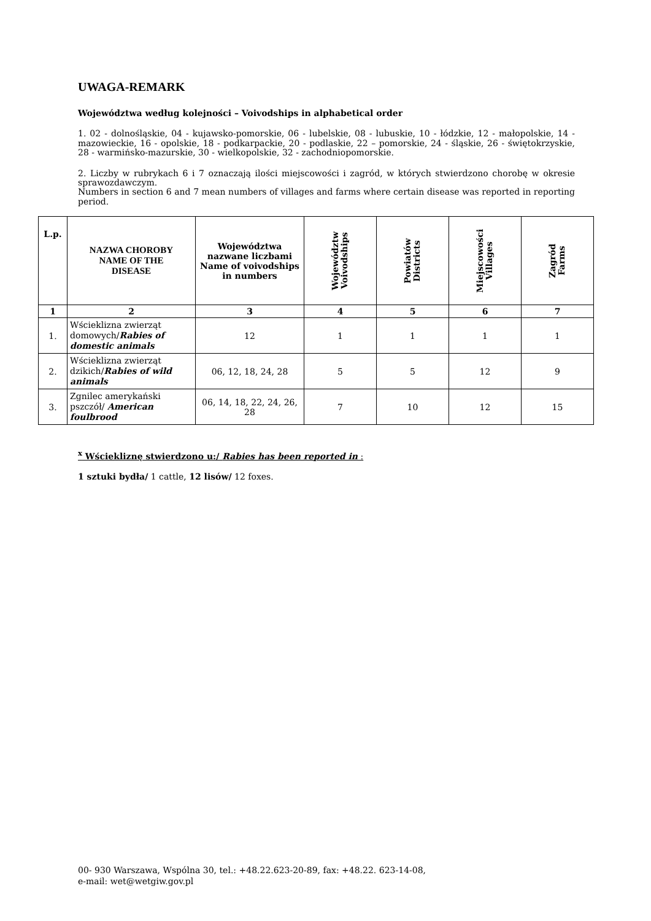UWAGA-REMARK
Województwa według kolejności – Voivodships in alphabetical order
1. 02 - dolnośląskie, 04 - kujawsko-pomorskie, 06 - lubelskie, 08 - lubuskie, 10 - łódzkie, 12 - małopolskie, 14 - mazowieckie, 16 - opolskie, 18 - podkarpackie, 20 - podlaskie, 22 – pomorskie, 24 - śląskie, 26 - świętokrzyskie, 28 - warmińsko-mazurskie, 30 - wielkopolskie, 32 - zachodniopomorskie.
2. Liczby w rubrykach 6 i 7 oznaczają ilości miejscowości i zagród, w których stwierdzono chorobę w okresie sprawozdawczym.
Numbers in section 6 and 7 mean numbers of villages and farms where certain disease was reported in reporting period.
| L.p. | NAZWA CHOROBY NAME OF THE DISEASE | Województwa nazwane liczbami Name of voivodships in numbers | Województw Voivodships | Powiatów Districts | Miejscowości Villages | Zagród Farms |
| --- | --- | --- | --- | --- | --- | --- |
| 1 | 2 | 3 | 4 | 5 | 6 | 7 |
| 1. | Wścieklizna zwierząt domowych/ Rabies of domestic animals | 12 | 1 | 1 | 1 | 1 |
| 2. | Wścieklizna zwierząt dzikich/ Rabies of wild animals | 06, 12, 18, 24, 28 | 5 | 5 | 12 | 9 |
| 3. | Zgnilec amerykański pszczół/ American foulbrood | 06, 14, 18, 22, 24, 26, 28 | 7 | 10 | 12 | 15 |
<sup>x</sup> Wściekliznę stwierdzono u:/ Rabies has been reported in :
1 sztuki bydła/ 1 cattle, 12 lisów/ 12 foxes.
00- 930 Warszawa, Wspólna 30, tel.: +48.22.623-20-89, fax: +48.22. 623-14-08,
e-mail: wet@wetgiw.gov.pl